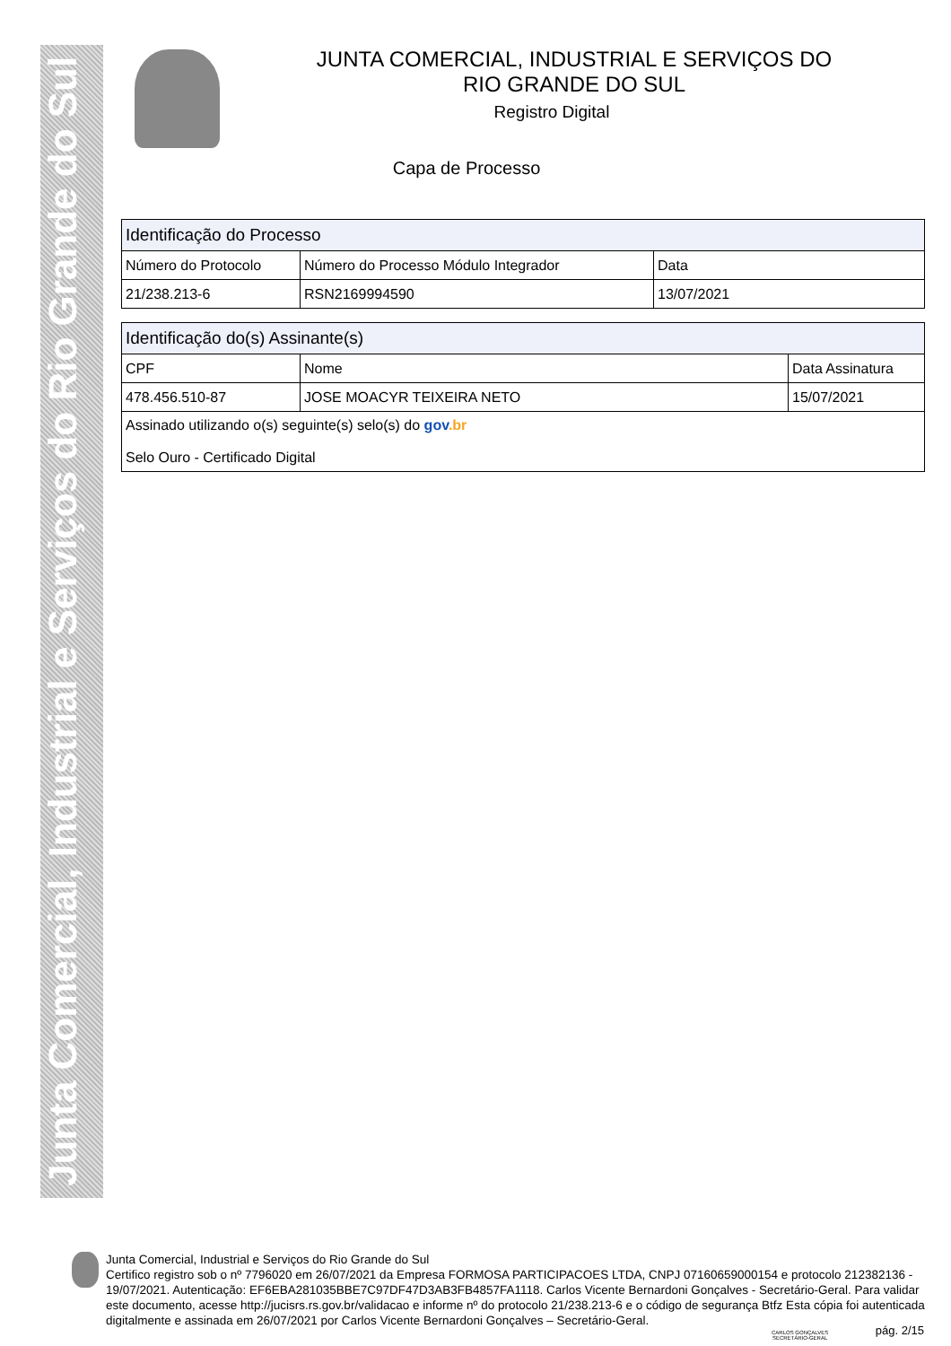Junta Comercial, Industrial e Serviços do Rio Grande do Sul
JUNTA COMERCIAL, INDUSTRIAL E SERVIÇOS DO
RIO GRANDE DO SUL
Registro Digital
Capa de Processo
| Identificação do Processo | | |
| --- | --- | --- |
| Número do Protocolo | Número do Processo Módulo Integrador | Data |
| 21/238.213-6 | RSN2169994590 | 13/07/2021 |
| Identificação do(s) Assinante(s) | | |
| --- | --- | --- |
| CPF | Nome | Data Assinatura |
| 478.456.510-87 | JOSE MOACYR TEIXEIRA NETO | 15/07/2021 |
| Assinado utilizando o(s) seguinte(s) selo(s) do gov .br Selo Ouro - Certificado Digital | | |
Junta Comercial, Industrial e Serviços do Rio Grande do Sul
Certifico registro sob o nº 7796020 em 26/07/2021 da Empresa FORMOSA PARTICIPACOES LTDA, CNPJ 07160659000154 e protocolo 212382136 - 19/07/2021. Autenticação: EF6EBA281035BBE7C97DF47D3AB3FB4857FA1118. Carlos Vicente Bernardoni Gonçalves - Secretário-Geral. Para validar este documento, acesse http://jucisrs.rs.gov.br/validacao e informe nº do protocolo 21/238.213-6 e o código de segurança Btfz Esta cópia foi autenticada digitalmente e assinada em 26/07/2021 por Carlos Vicente Bernardoni Gonçalves – Secretário-Geral.
CARLOS GONÇALVES
SECRETÁRIO-GERAL
pág. 2/15